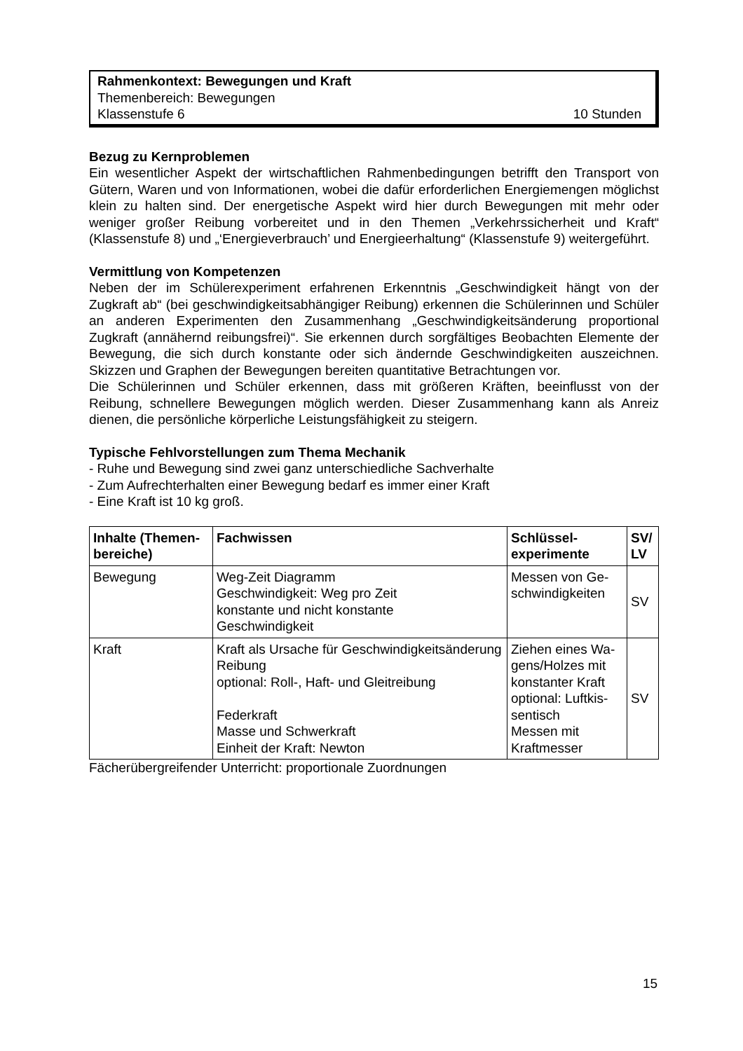Rahmenkontext: Bewegungen und Kraft
Themenbereich: Bewegungen
Klassenstufe 6 10 Stunden
Bezug zu Kernproblemen
Ein wesentlicher Aspekt der wirtschaftlichen Rahmenbedingungen betrifft den Transport von Gütern, Waren und von Informationen, wobei die dafür erforderlichen Energiemengen möglichst klein zu halten sind. Der energetische Aspekt wird hier durch Bewegungen mit mehr oder weniger großer Reibung vorbereitet und in den Themen „Verkehrssicherheit und Kraft“ (Klassenstufe 8) und „‘Energieverbrauch’ und Energieerhaltung“ (Klassenstufe 9) weitergeführt.
Vermittlung von Kompetenzen
Neben der im Schülerexperiment erfahrenen Erkenntnis „Geschwindigkeit hängt von der Zugkraft ab“ (bei geschwindigkeitsabhängiger Reibung) erkennen die Schülerinnen und Schüler an anderen Experimenten den Zusammenhang „Geschwindigkeitsänderung proportional Zugkraft (annähernd reibungsfrei)“. Sie erkennen durch sorgfältiges Beobachten Elemente der Bewegung, die sich durch konstante oder sich ändernde Geschwindigkeiten auszeichnen. Skizzen und Graphen der Bewegungen bereiten quantitative Betrachtungen vor.
Die Schülerinnen und Schüler erkennen, dass mit größeren Kräften, beeinflusst von der Reibung, schnellere Bewegungen möglich werden. Dieser Zusammenhang kann als Anreiz dienen, die persönliche körperliche Leistungsfähigkeit zu steigern.
Typische Fehlvorstellungen zum Thema Mechanik
- Ruhe und Bewegung sind zwei ganz unterschiedliche Sachverhalte
- Zum Aufrechterhalten einer Bewegung bedarf es immer einer Kraft
- Eine Kraft ist 10 kg groß.
| Inhalte (Themen­bereiche) | Fachwissen | Schlüssel­experimente | SV/ LV |
| --- | --- | --- | --- |
| Bewegung | Weg-Zeit Diagramm Geschwindigkeit: Weg pro Zeit konstante und nicht konstante Geschwindigkeit | Messen von Ge­schwindigkeiten | SV |
| Kraft | Kraft als Ursache für Geschwindigkeits­änderung Reibung optional: Roll-, Haft- und Gleitreibung Federkraft Masse und Schwerkraft Einheit der Kraft: Newton | Ziehen eines Wa­gens/Holzes mit konstanter Kraft optional: Luftkis­sentisch Messen mit Kraftmesser | SV |
Fächerübergreifender Unterricht: proportionale Zuordnungen
15